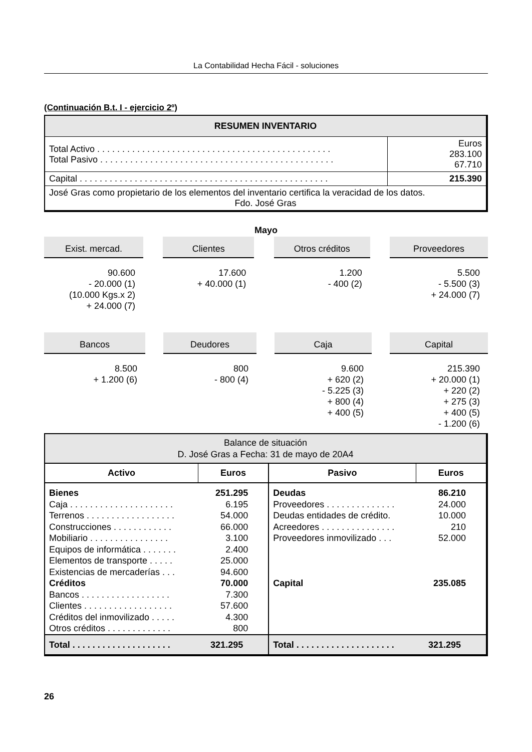La Contabilidad Hecha Fácil - soluciones
(Continuación B.t. I - ejercicio 2º)
| RESUMEN INVENTARIO | |
| --- | --- |
| Total Activo . . . . . . . . . . . . . . . . . . . . . . . . . . . . . . . . . . . . . . . . . . . . . . . Total Pasivo . . . . . . . . . . . . . . . . . . . . . . . . . . . . . . . . . . . . . . . . . . . . . . . | Euros 283.100 67.710 |
| Capital . . . . . . . . . . . . . . . . . . . . . . . . . . . . . . . . . . . . . . . . . . . . . . . . . . | 215.390 |
| José Gras como propietario de los elementos del inventario certifica la veracidad de los datos. Fdo. José Gras | |
Mayo
Exist. mercad.
90.600
- 20.000 (1)
(10.000 Kgs.x 2)
+ 24.000 (7)
Clientes
17.600
+ 40.000 (1)
Otros créditos
1.200
- 400 (2)
Proveedores
5.500
- 5.500 (3)
+ 24.000 (7)
Bancos
8.500
+ 1.200 (6)
Deudores
800
- 800 (4)
Caja
9.600
+ 620 (2)
- 5.225 (3)
+ 800 (4)
+ 400 (5)
Capital
215.390
+ 20.000 (1)
+ 220 (2)
+ 275 (3)
+ 400 (5)
- 1.200 (6)
| Balance de situación D. José Gras a Fecha: 31 de mayo de 20A4 | | | |
| Activo | Euros | Pasivo | Euros |
| Bienes Caja . . . . . . . . . . . . . . . . . . . . . Terrenos . . . . . . . . . . . . . . . . . . Construcciones . . . . . . . . . . . . Mobiliario . . . . . . . . . . . . . . . . Equipos de informática . . . . . . . Elementos de transporte . . . . . Existencias de mercaderías . . . Créditos Bancos . . . . . . . . . . . . . . . . . . Clientes . . . . . . . . . . . . . . . . . . Créditos del inmovilizado . . . . . Otros créditos . . . . . . . . . . . . . | 251.295 6.195 54.000 66.000 3.100 2.400 25.000 94.600 70.000 7.300 57.600 4.300 800 | Deudas Proveedores . . . . . . . . . . . . . . Deudas entidades de crédito. Acreedores . . . . . . . . . . . . . . . Proveedores inmovilizado . . . Capital | 86.210 24.000 10.000 210 52.000 235.085 |
| Total . . . . . . . . . . . . . . . . . . . . | 321.295 | Total . . . . . . . . . . . . . . . . . . . . | 321.295 |
26